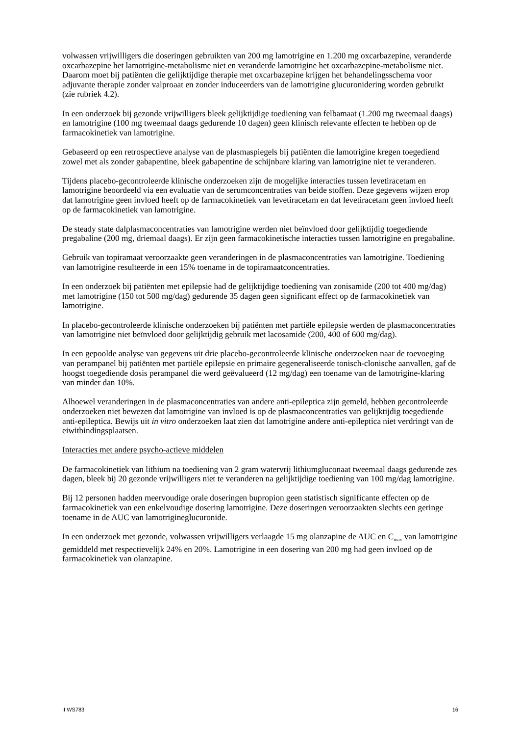volwassen vrijwilligers die doseringen gebruikten van 200 mg lamotrigine en 1.200 mg oxcarbazepine, veranderde oxcarbazepine het lamotrigine-metabolisme niet en veranderde lamotrigine het oxcarbazepine-metabolisme niet. Daarom moet bij patiënten die gelijktijdige therapie met oxcarbazepine krijgen het behandelingsschema voor adjuvante therapie zonder valproaat en zonder induceerders van de lamotrigine glucuronidering worden gebruikt (zie rubriek 4.2).
In een onderzoek bij gezonde vrijwilligers bleek gelijktijdige toediening van felbamaat (1.200 mg tweemaal daags) en lamotrigine (100 mg tweemaal daags gedurende 10 dagen) geen klinisch relevante effecten te hebben op de farmacokinetiek van lamotrigine.
Gebaseerd op een retrospectieve analyse van de plasmaspiegels bij patiënten die lamotrigine kregen toegediend zowel met als zonder gabapentine, bleek gabapentine de schijnbare klaring van lamotrigine niet te veranderen.
Tijdens placebo-gecontroleerde klinische onderzoeken zijn de mogelijke interacties tussen levetiracetam en lamotrigine beoordeeld via een evaluatie van de serumconcentraties van beide stoffen. Deze gegevens wijzen erop dat lamotrigine geen invloed heeft op de farmacokinetiek van levetiracetam en dat levetiracetam geen invloed heeft op de farmacokinetiek van lamotrigine.
De steady state dalplasmaconcentraties van lamotrigine werden niet beïnvloed door gelijktijdig toegediende pregabaline (200 mg, driemaal daags). Er zijn geen farmacokinetische interacties tussen lamotrigine en pregabaline.
Gebruik van topiramaat veroorzaakte geen veranderingen in de plasmaconcentraties van lamotrigine. Toediening van lamotrigine resulteerde in een 15% toename in de topiramaatconcentraties.
In een onderzoek bij patiënten met epilepsie had de gelijktijdige toediening van zonisamide (200 tot 400 mg/dag) met lamotrigine (150 tot 500 mg/dag) gedurende 35 dagen geen significant effect op de farmacokinetiek van lamotrigine.
In placebo-gecontroleerde klinische onderzoeken bij patiënten met partiële epilepsie werden de plasmaconcentraties van lamotrigine niet beïnvloed door gelijktijdig gebruik met lacosamide (200, 400 of 600 mg/dag).
In een gepoolde analyse van gegevens uit drie placebo-gecontroleerde klinische onderzoeken naar de toevoeging van perampanel bij patiënten met partiële epilepsie en primaire gegeneraliseerde tonisch-clonische aanvallen, gaf de hoogst toegediende dosis perampanel die werd geëvalueerd (12 mg/dag) een toename van de lamotrigine-klaring van minder dan 10%.
Alhoewel veranderingen in de plasmaconcentraties van andere anti-epileptica zijn gemeld, hebben gecontroleerde onderzoeken niet bewezen dat lamotrigine van invloed is op de plasmaconcentraties van gelijktijdig toegediende anti-epileptica. Bewijs uit in vitro onderzoeken laat zien dat lamotrigine andere anti-epileptica niet verdringt van de eiwitbindingsplaatsen.
Interacties met andere psycho-actieve middelen
De farmacokinetiek van lithium na toediening van 2 gram watervrij lithiumgluconaat tweemaal daags gedurende zes dagen, bleek bij 20 gezonde vrijwilligers niet te veranderen na gelijktijdige toediening van 100 mg/dag lamotrigine.
Bij 12 personen hadden meervoudige orale doseringen bupropion geen statistisch significante effecten op de farmacokinetiek van een enkelvoudige dosering lamotrigine. Deze doseringen veroorzaakten slechts een geringe toename in de AUC van lamotrigineglucuronide.
In een onderzoek met gezonde, volwassen vrijwilligers verlaagde 15 mg olanzapine de AUC en C<sub>max</sub> van lamotrigine gemiddeld met respectievelijk 24% en 20%. Lamotrigine in een dosering van 200 mg had geen invloed op de farmacokinetiek van olanzapine.
II WS783 16